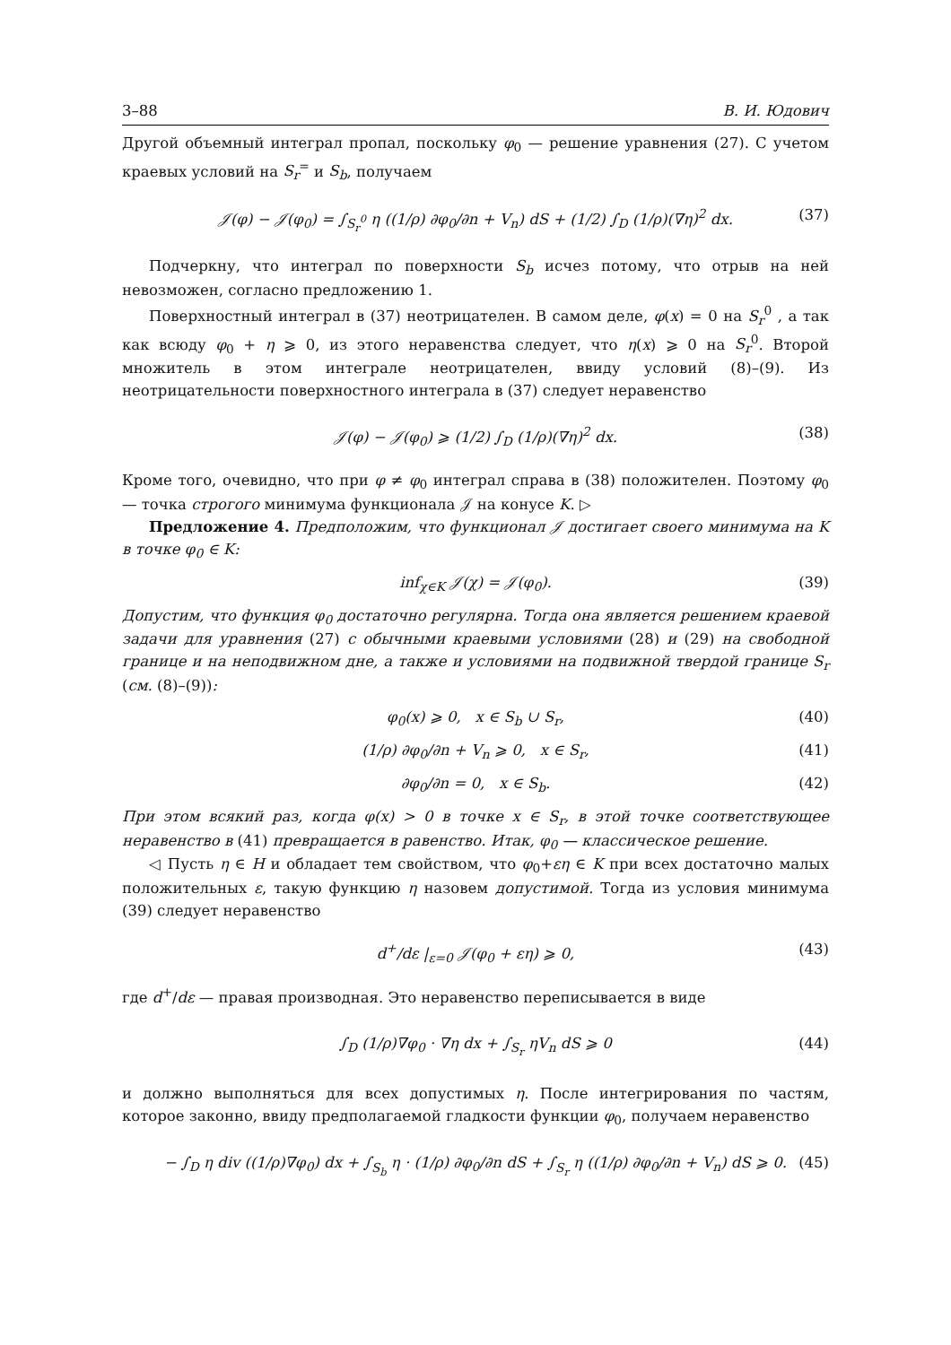3–88 В. И. Юдович
Другой объемный интеграл пропал, поскольку φ<sub>0</sub> — решение уравнения (27). С учетом краевых условий на S<sub>r</sub><sup>=</sup> и S<sub>b</sub>, получаем
𝒥(φ) − 𝒥(φ<sub>0</sub>) = ∫<sub>S<sub>r</sub><sup>0</sup></sub> η ((1/ρ) ∂φ<sub>0</sub>/∂n + V<sub>n</sub>) dS + (1/2) ∫<sub>D</sub> (1/ρ)(∇η)<sup>2</sup> dx. (37)
Подчеркну, что интеграл по поверхности S<sub>b</sub> исчез потому, что отрыв на ней невозможен, согласно предложению 1.
Поверхностный интеграл в (37) неотрицателен. В самом деле, φ(x) = 0 на S<sub>r</sub><sup>0</sup> , а так как всюду φ<sub>0</sub> + η ⩾ 0, из этого неравенства следует, что η(x) ⩾ 0 на S<sub>r</sub><sup>0</sup>. Второй множитель в этом интеграле неотрицателен, ввиду условий (8)–(9). Из неотрицательности поверхностного интеграла в (37) следует неравенство
𝒥(φ) − 𝒥(φ<sub>0</sub>) ⩾ (1/2) ∫<sub>D</sub> (1/ρ)(∇η)<sup>2</sup> dx. (38)
Кроме того, очевидно, что при φ ≠ φ<sub>0</sub> интеграл справа в (38) положителен. Поэтому φ<sub>0</sub> — точка строгого минимума функционала 𝒥 на конусе K. ▷
Предложение 4. Предположим, что функционал 𝒥 достигает своего минимума на K в точке φ<sub>0</sub> ∈ K:
inf<sub>χ∈K</sub> 𝒥(χ) = 𝒥(φ<sub>0</sub>). (39)
Допустим, что функция φ<sub>0</sub> достаточно регулярна. Тогда она является решением краевой задачи для уравнения (27) с обычными краевыми условиями (28) и (29) на свободной границе и на неподвижном дне, а также и условиями на подвижной твердой границе S<sub>r</sub> (см. (8)–(9)):
φ<sub>0</sub>(x) ⩾ 0, x ∈ S<sub>b</sub> ∪ S<sub>r</sub>, (40)
(1/ρ) ∂φ<sub>0</sub>/∂n + V<sub>n</sub> ⩾ 0, x ∈ S<sub>r</sub>, (41)
∂φ<sub>0</sub>/∂n = 0, x ∈ S<sub>b</sub>. (42)
При этом всякий раз, когда φ(x) > 0 в точке x ∈ S<sub>r</sub>, в этой точке соответствующее неравенство в (41) превращается в равенство. Итак, φ<sub>0</sub> — классическое решение.
◁ Пусть η ∈ H и обладает тем свойством, что φ<sub>0</sub>+εη ∈ K при всех достаточно малых положительных ε, такую функцию η назовем допустимой. Тогда из условия минимума (39) следует неравенство
d<sup>+</sup>/dε |<sub>ε=0</sub> 𝒥(φ<sub>0</sub> + εη) ⩾ 0, (43)
где d<sup>+</sup>/dε — правая производная. Это неравенство переписывается в виде
∫<sub>D</sub> (1/ρ)∇φ<sub>0</sub> · ∇η dx + ∫<sub>S<sub>r</sub></sub> ηV<sub>n</sub> dS ⩾ 0 (44)
и должно выполняться для всех допустимых η. После интегрирования по частям, которое законно, ввиду предполагаемой гладкости функции φ<sub>0</sub>, получаем неравенство
− ∫<sub>D</sub> η div ((1/ρ)∇φ<sub>0</sub>) dx + ∫<sub>S<sub>b</sub></sub> η · (1/ρ) ∂φ<sub>0</sub>/∂n dS + ∫<sub>S<sub>r</sub></sub> η ((1/ρ) ∂φ<sub>0</sub>/∂n + V<sub>n</sub>) dS ⩾ 0. (45)